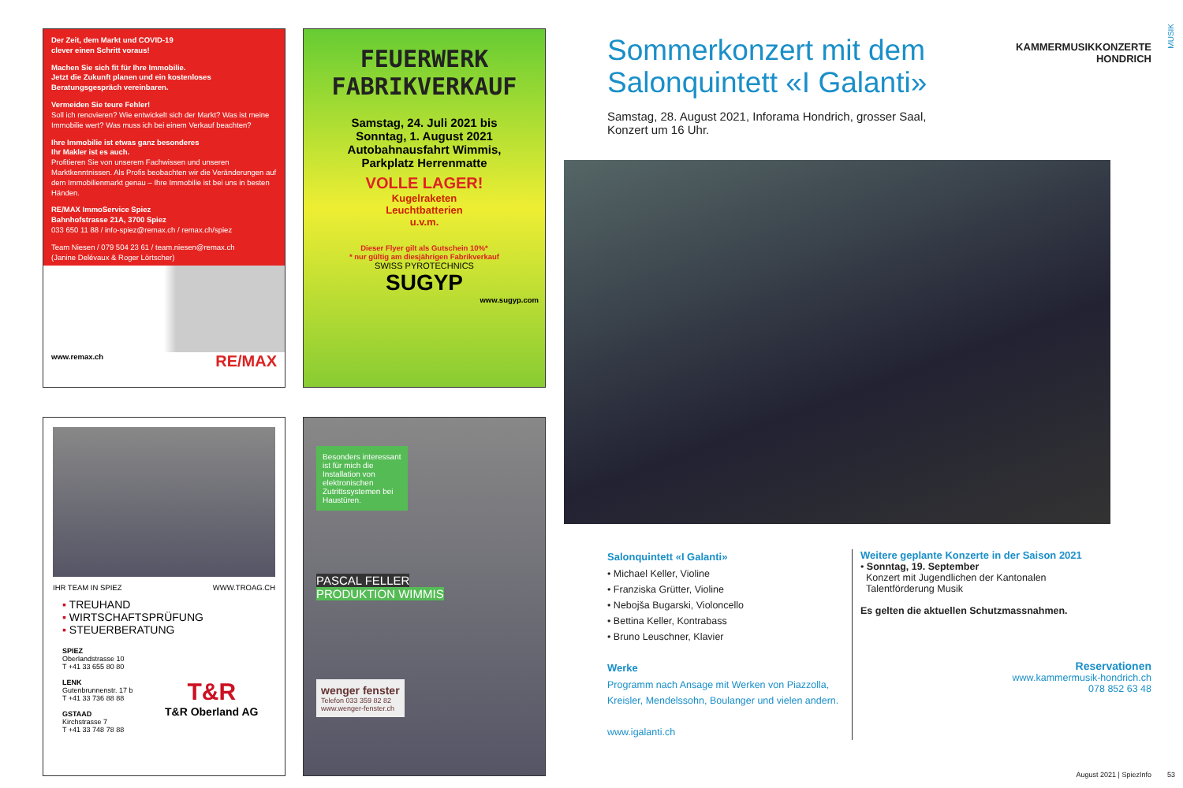Der Zeit, dem Markt und COVID-19
clever einen Schritt voraus!
Machen Sie sich fit für Ihre Immobilie.
Jetzt die Zukunft planen und ein kostenloses Beratungsgespräch vereinbaren.
Vermeiden Sie teure Fehler!
Soll ich renovieren? Wie entwickelt sich der Markt? Was ist meine Immobilie wert? Was muss ich bei einem Verkauf beachten?
Ihre Immobilie ist etwas ganz besonderes
Ihr Makler ist es auch.
Profitieren Sie von unserem Fachwissen und unseren Marktkenntnissen. Als Profis beobachten wir die Veränderungen auf dem Immobilienmarkt genau – Ihre Immobilie ist bei uns in besten Händen.
RE/MAX ImmoService Spiez
Bahnhofstrasse 21A, 3700 Spiez
033 650 11 88 / info-spiez@remax.ch / remax.ch/spiez
Team Niesen / 079 504 23 61 / team.niesen@remax.ch
(Janine Delévaux & Roger Lörtscher)
www.remax.ch RE/MAX
FEUERWERK
FABRIKVERKAUF
Samstag, 24. Juli 2021 bis
Sonntag, 1. August 2021
Autobahnausfahrt Wimmis,
Parkplatz Herrenmatte
VOLLE LAGER!
Kugelraketen
Leuchtbatterien
u.v.m.
Dieser Flyer gilt als Gutschein 10%*
* nur gültig am diesjährigen Fabrikverkauf
SWISS PYROTECHNICS
SUGYP
www.sugyp.com
IHR TEAM IN SPIEZ WWW.TROAG.CH
▪ TREUHAND
▪ WIRTSCHAFTSPRÜFUNG
▪ STEUERBERATUNG
SPIEZ
Oberlandstrasse 10
T +41 33 655 80 80
LENK
Gutenbrunnenstr. 17 b
T +41 33 736 88 88
GSTAAD
Kirchstrasse 7
T +41 33 748 78 88
T&R
T&R Oberland AG
Besonders interessant ist für mich die Installation von elektronischen Zutrittssystemen bei Haustüren.
PASCAL FELLER
PRODUKTION WIMMIS
wenger fenster
Telefon 033 359 82 82
www.wenger-fenster.ch
MUSIK
Sommerkonzert mit dem Salonquintett «I Galanti»
KAMMERMUSIKKONZERTE
HONDRICH
Samstag, 28. August 2021, Inforama Hondrich, grosser Saal,
Konzert um 16 Uhr.
Salonquintett «I Galanti»
• Michael Keller, Violine
• Franziska Grütter, Violine
• Nebojša Bugarski, Violoncello
• Bettina Keller, Kontrabass
• Bruno Leuschner, Klavier
Werke
Programm nach Ansage mit Werken von Piazzolla, Kreisler, Mendelssohn, Boulanger und vielen andern.
www.igalanti.ch
Weitere geplante Konzerte in der Saison 2021
• Sonntag, 19. September
Konzert mit Jugendlichen der Kantonalen
Talentförderung Musik
Es gelten die aktuellen Schutzmassnahmen.
Reservationen
www.kammermusik-hondrich.ch
078 852 63 48
August 2021 | SpiezInfo 53